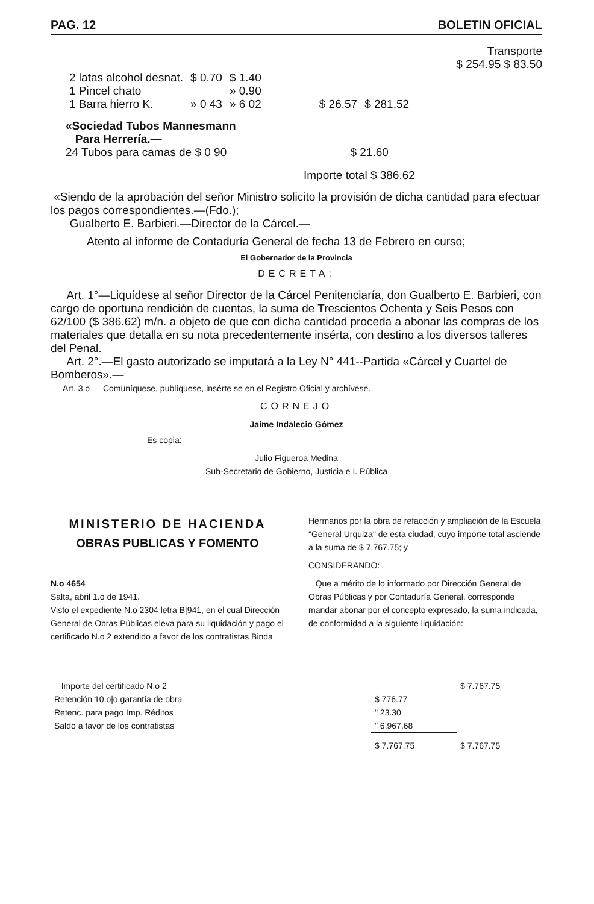PAG. 12 BOLETIN OFICIAL
Transporte
$ 254.95 $ 83.50
| 2 latas alcohol desnat. | $ 0.70 | $ 1.40 | | |
| 1 Pincel chato | | » 0.90 | | |
| 1 Barra hierro K. | » 0 43 | » 6 02 | $ 26.57 | $ 281.52 |
«Sociedad Tubos Mannesmann
Para Herrería.—
24 Tubos para camas de $ 0 90 $ 21.60
Importe total $ 386.62
«Siendo de la aprobación del señor Ministro solicito la provisión de dicha cantidad para efectuar los pagos correspondientes.—(Fdo.);
Gualberto E. Barbieri.—Director de la Cárcel.—
Atento al informe de Contaduría General de fecha 13 de Febrero en curso;
El Gobernador de la Provincia
DECRETA:
Art. 1°—Liquídese al señor Director de la Cárcel Penitenciaría, don Gualberto E. Barbieri, con cargo de oportuna rendición de cuentas, la suma de Trescientos Ochenta y Seis Pesos con 62/100 ($ 386.62) m/n. a objeto de que con dicha cantidad proceda a abonar las compras de los materiales que detalla en su nota precedentemente insérta, con destino a los diversos talleres del Penal.
Art. 2°.—El gasto autorizado se imputará a la Ley N° 441--Partida «Cárcel y Cuartel de Bomberos».—
Art. 3.o — Comuníquese, publíquese, insérte se en el Registro Oficial y archívese.
CORNEJO
Jaime Indalecio Gómez
Es copia:
Julio Figueroa Medina
Sub-Secretario de Gobierno, Justicia e I. Pública
MINISTERIO DE HACIENDA
OBRAS PUBLICAS Y FOMENTO
N.o 4654
Salta, abril 1.o de 1941.
Visto el expediente N.o 2304 letra B|941, en el cual Dirección General de Obras Públicas eleva para su liquidación y pago el certificado N.o 2 extendido a favor de los contratistas Binda
Hermanos por la obra de refacción y ampliación de la Escuela "General Urquiza" de esta ciudad, cuyo importe total asciende a la suma de $ 7.767.75; y
CONSIDERANDO:
Que a mérito de lo informado por Dirección General de Obras Públicas y por Contaduría General, corresponde mandar abonar por el concepto expresado, la suma indicada, de conformidad a la siguiente liquidación:
| Importe del certificado N.o 2 | | $ 7.767.75 |
| Retención 10 o/o garantía de obra | $ 776.77 | |
| Retenc. para pago Imp. Réditos | " 23.30 | |
| Saldo a favor de los contratistas | " 6.967.68 | |
| | $ 7.767.75 | $ 7.767.75 |